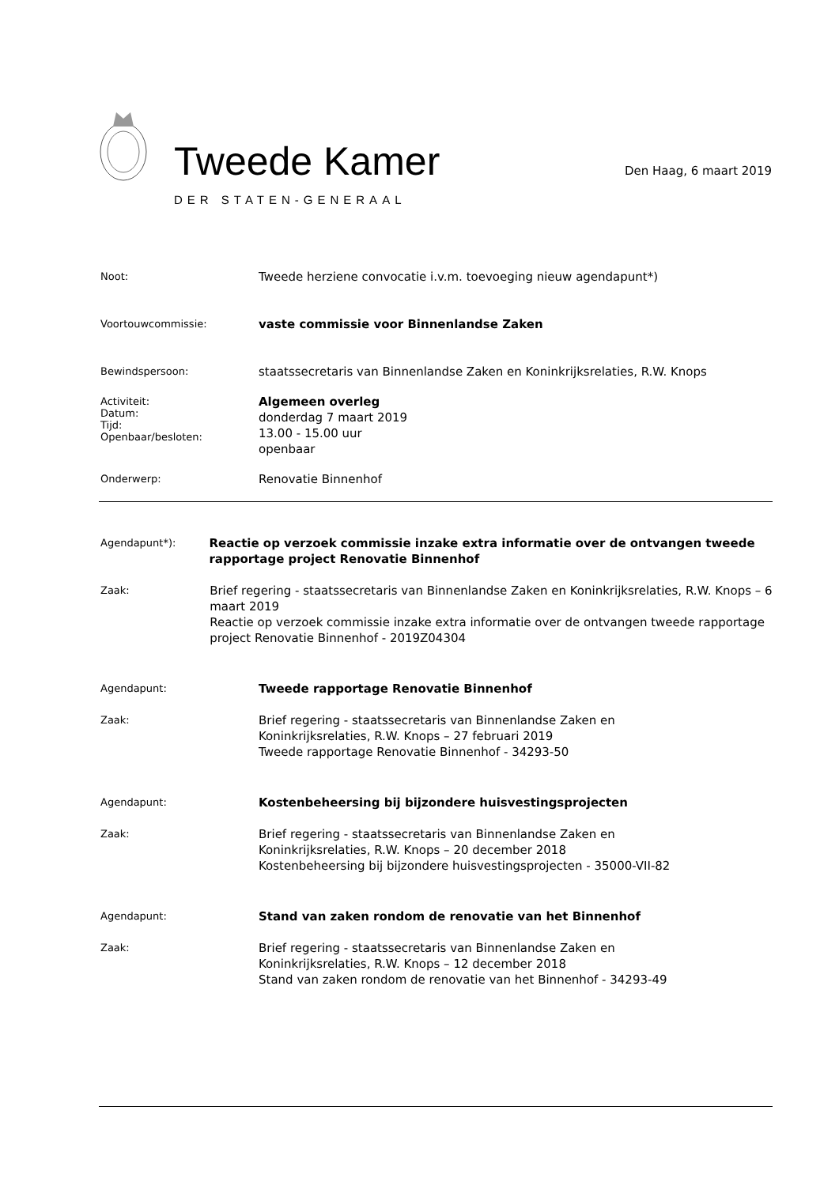Tweede Kamer
DER STATEN-GENERAAL
Den Haag, 6 maart 2019
Noot:
Tweede herziene convocatie i.v.m. toevoeging nieuw agendapunt*)
Voortouwcommissie:
vaste commissie voor Binnenlandse Zaken
Bewindspersoon:
staatssecretaris van Binnenlandse Zaken en Koninkrijksrelaties, R.W. Knops
Activiteit:
Datum:
Tijd:
Openbaar/besloten:
Algemeen overleg
donderdag 7 maart 2019
13.00 - 15.00 uur
openbaar
Onderwerp:
Renovatie Binnenhof
Agendapunt*):
Reactie op verzoek commissie inzake extra informatie over de ontvangen tweede rapportage project Renovatie Binnenhof
Zaak:
Brief regering - staatssecretaris van Binnenlandse Zaken en Koninkrijksrelaties, R.W. Knops – 6 maart 2019
Reactie op verzoek commissie inzake extra informatie over de ontvangen tweede rapportage project Renovatie Binnenhof - 2019Z04304
Agendapunt:
Tweede rapportage Renovatie Binnenhof
Zaak:
Brief regering - staatssecretaris van Binnenlandse Zaken en
Koninkrijksrelaties, R.W. Knops – 27 februari 2019
Tweede rapportage Renovatie Binnenhof - 34293-50
Agendapunt:
Kostenbeheersing bij bijzondere huisvestingsprojecten
Zaak:
Brief regering - staatssecretaris van Binnenlandse Zaken en
Koninkrijksrelaties, R.W. Knops – 20 december 2018
Kostenbeheersing bij bijzondere huisvestingsprojecten - 35000-VII-82
Agendapunt:
Stand van zaken rondom de renovatie van het Binnenhof
Zaak:
Brief regering - staatssecretaris van Binnenlandse Zaken en
Koninkrijksrelaties, R.W. Knops – 12 december 2018
Stand van zaken rondom de renovatie van het Binnenhof - 34293-49